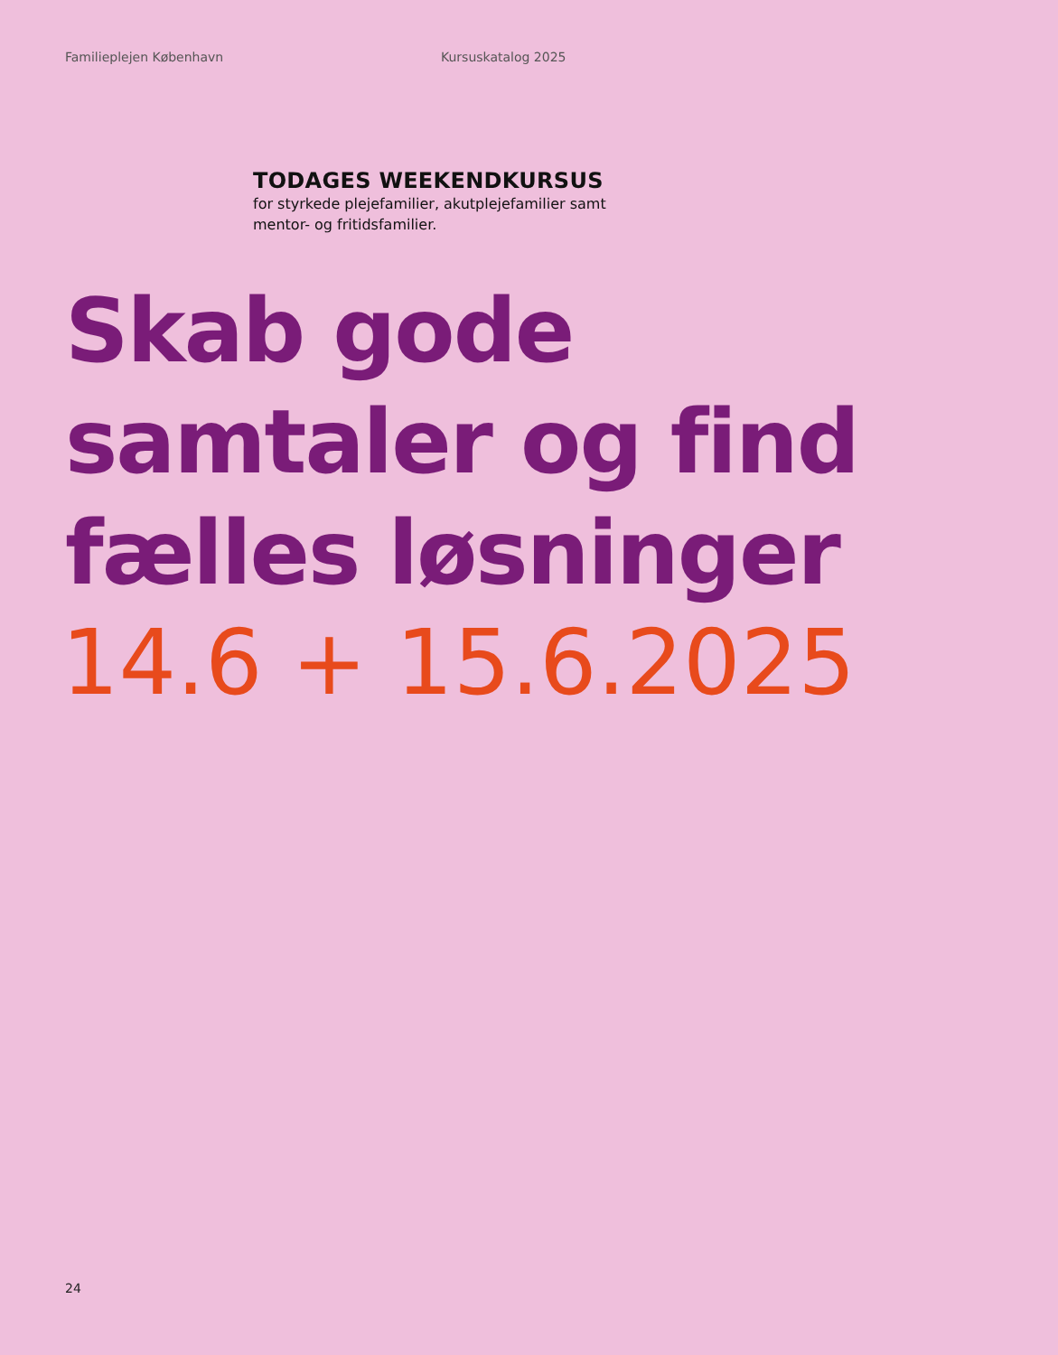Familieplejen København Kursuskatalog 2025
TODAGES WEEKENDKURSUS
for styrkede plejefamilier, akutplejefamilier samt mentor- og fritidsfamilier.
Skab gode
samtaler og find
fælles løsninger
14.6 + 15.6.2025
24